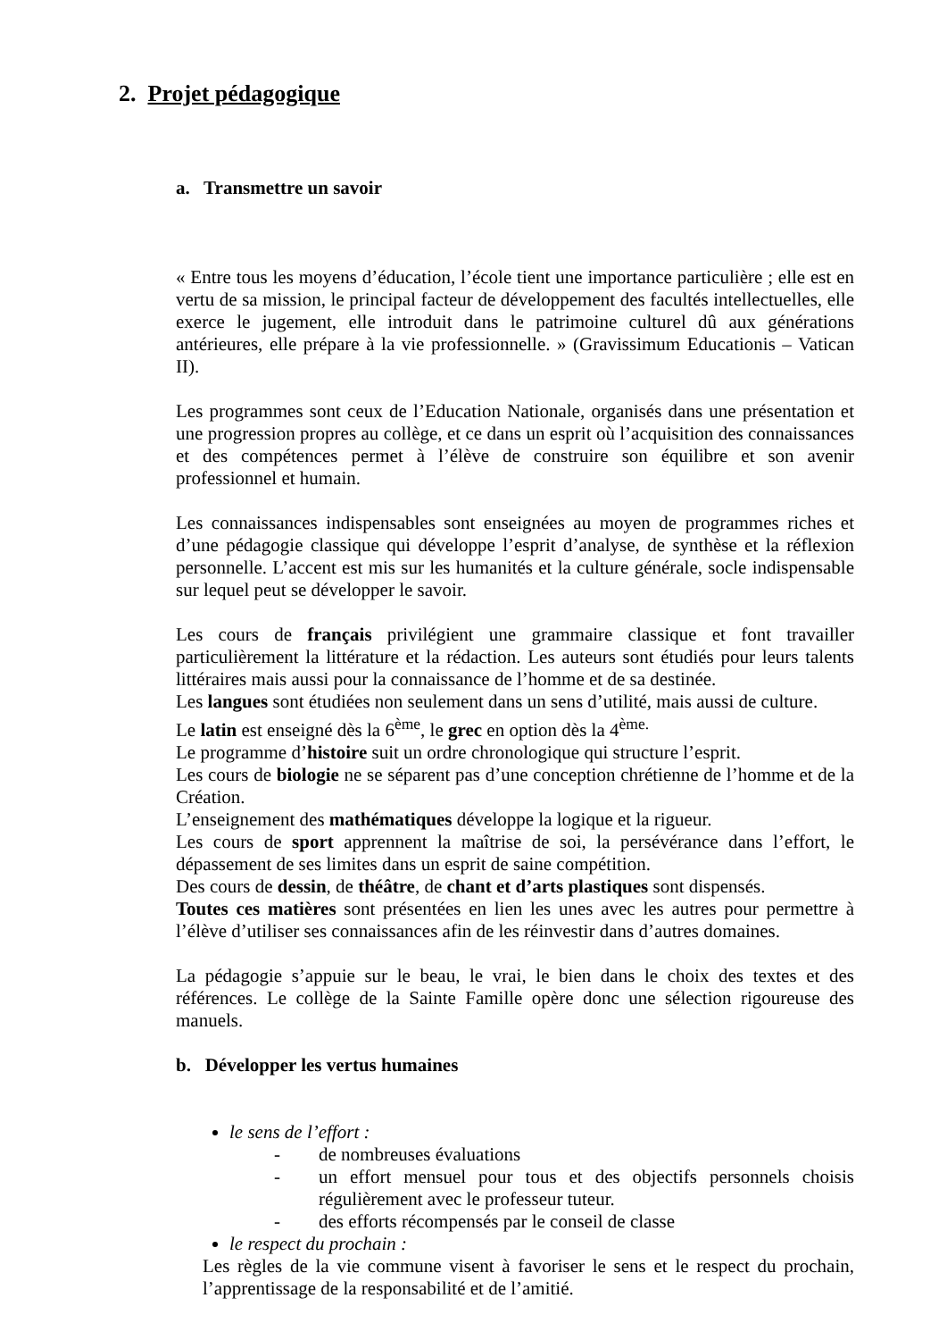2. Projet pédagogique
a. Transmettre un savoir
« Entre tous les moyens d’éducation, l’école tient une importance particulière ; elle est en vertu de sa mission, le principal facteur de développement des facultés intellectuelles, elle exerce le jugement, elle introduit dans le patrimoine culturel dû aux générations antérieures, elle prépare à la vie professionnelle. » (Gravissimum Educationis – Vatican II).
Les programmes sont ceux de l’Education Nationale, organisés dans une présentation et une progression propres au collège, et ce dans un esprit où l’acquisition des connaissances et des compétences permet à l’élève de construire son équilibre et son avenir professionnel et humain.
Les connaissances indispensables sont enseignées au moyen de programmes riches et d’une pédagogie classique qui développe l’esprit d’analyse, de synthèse et la réflexion personnelle. L’accent est mis sur les humanités et la culture générale, socle indispensable sur lequel peut se développer le savoir.
Les cours de français privilégient une grammaire classique et font travailler particulièrement la littérature et la rédaction. Les auteurs sont étudiés pour leurs talents littéraires mais aussi pour la connaissance de l’homme et de sa destinée.
Les langues sont étudiées non seulement dans un sens d’utilité, mais aussi de culture.
Le latin est enseigné dès la 6<sup>ème</sup>, le grec en option dès la 4<sup>ème.</sup>
Le programme d’histoire suit un ordre chronologique qui structure l’esprit.
Les cours de biologie ne se séparent pas d’une conception chrétienne de l’homme et de la Création.
L’enseignement des mathématiques développe la logique et la rigueur.
Les cours de sport apprennent la maîtrise de soi, la persévérance dans l’effort, le dépassement de ses limites dans un esprit de saine compétition.
Des cours de dessin, de théâtre, de chant et d’arts plastiques sont dispensés.
Toutes ces matières sont présentées en lien les unes avec les autres pour permettre à l’élève d’utiliser ses connaissances afin de les réinvestir dans d’autres domaines.
La pédagogie s’appuie sur le beau, le vrai, le bien dans le choix des textes et des références. Le collège de la Sainte Famille opère donc une sélection rigoureuse des manuels.
b. Développer les vertus humaines
le sens de l’effort :
- de nombreuses évaluations
- un effort mensuel pour tous et des objectifs personnels choisis régulièrement avec le professeur tuteur.
- des efforts récompensés par le conseil de classe
le respect du prochain :
Les règles de la vie commune visent à favoriser le sens et le respect du prochain, l’apprentissage de la responsabilité et de l’amitié.